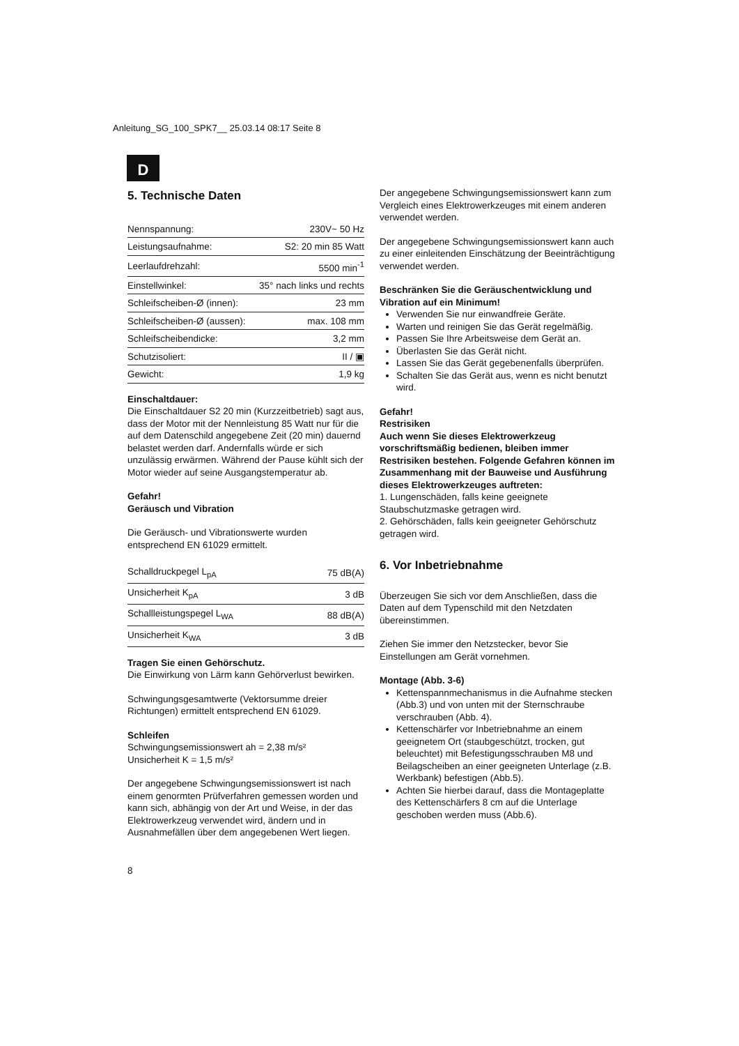Anleitung_SG_100_SPK7__ 25.03.14 08:17 Seite 8
D
5. Technische Daten
| Nennspannung: | 230V~ 50 Hz |
| Leistungsaufnahme: | S2: 20 min 85 Watt |
| Leerlaufdrehzahl: | 5500 min<sup>-1</sup> |
| Einstellwinkel: | 35° nach links und rechts |
| Schleifscheiben-Ø (innen): | 23 mm |
| Schleifscheiben-Ø (aussen): | max. 108 mm |
| Schleifscheibendicke: | 3,2 mm |
| Schutzisoliert: | II / ▣ |
| Gewicht: | 1,9 kg |
Einschaltdauer:
Die Einschaltdauer S2 20 min (Kurzzeitbetrieb) sagt aus, dass der Motor mit der Nennleistung 85 Watt nur für die auf dem Datenschild angegebene Zeit (20 min) dauernd belastet werden darf. Andernfalls würde er sich unzulässig erwärmen. Während der Pause kühlt sich der Motor wieder auf seine Ausgangstemperatur ab.
Gefahr!
Geräusch und Vibration
Die Geräusch- und Vibrationswerte wurden entsprechend EN 61029 ermittelt.
| Schalldruckpegel L<sub>pA</sub> | 75 dB(A) |
| Unsicherheit K<sub>pA</sub> | 3 dB |
| Schallleistungspegel L<sub>WA</sub> | 88 dB(A) |
| Unsicherheit K<sub>WA</sub> | 3 dB |
Tragen Sie einen Gehörschutz.
Die Einwirkung von Lärm kann Gehörverlust bewirken.
Schwingungsgesamtwerte (Vektorsumme dreier Richtungen) ermittelt entsprechend EN 61029.
Schleifen
Schwingungsemissionswert ah = 2,38 m/s²
Unsicherheit K = 1,5 m/s²
Der angegebene Schwingungsemissionswert ist nach einem genormten Prüfverfahren gemessen worden und kann sich, abhängig von der Art und Weise, in der das Elektrowerkzeug verwendet wird, ändern und in Ausnahmefällen über dem angegebenen Wert liegen.
Der angegebene Schwingungsemissionswert kann zum Vergleich eines Elektrowerkzeuges mit einem anderen verwendet werden.
Der angegebene Schwingungsemissionswert kann auch zu einer einleitenden Einschätzung der Beeinträchtigung verwendet werden.
Beschränken Sie die Geräuschentwicklung und Vibration auf ein Minimum!
Verwenden Sie nur einwandfreie Geräte.
Warten und reinigen Sie das Gerät regelmäßig.
Passen Sie Ihre Arbeitsweise dem Gerät an.
Überlasten Sie das Gerät nicht.
Lassen Sie das Gerät gegebenenfalls überprüfen.
Schalten Sie das Gerät aus, wenn es nicht benutzt wird.
Gefahr!
Restrisiken
Auch wenn Sie dieses Elektrowerkzeug vorschriftsmäßig bedienen, bleiben immer Restrisiken bestehen. Folgende Gefahren können im Zusammenhang mit der Bauweise und Ausführung dieses Elektrowerkzeuges auftreten:
1. Lungenschäden, falls keine geeignete Staubschutzmaske getragen wird.
2. Gehörschäden, falls kein geeigneter Gehörschutz getragen wird.
6. Vor Inbetriebnahme
Überzeugen Sie sich vor dem Anschließen, dass die Daten auf dem Typenschild mit den Netzdaten übereinstimmen.
Ziehen Sie immer den Netzstecker, bevor Sie Einstellungen am Gerät vornehmen.
Montage (Abb. 3-6)
Kettenspannmechanismus in die Aufnahme stecken (Abb.3) und von unten mit der Sternschraube verschrauben (Abb. 4).
Kettenschärfer vor Inbetriebnahme an einem geeignetem Ort (staubgeschützt, trocken, gut beleuchtet) mit Befestigungsschrauben M8 und Beilagscheiben an einer geeigneten Unterlage (z.B. Werkbank) befestigen (Abb.5).
Achten Sie hierbei darauf, dass die Montageplatte des Kettenschärfers 8 cm auf die Unterlage geschoben werden muss (Abb.6).
8